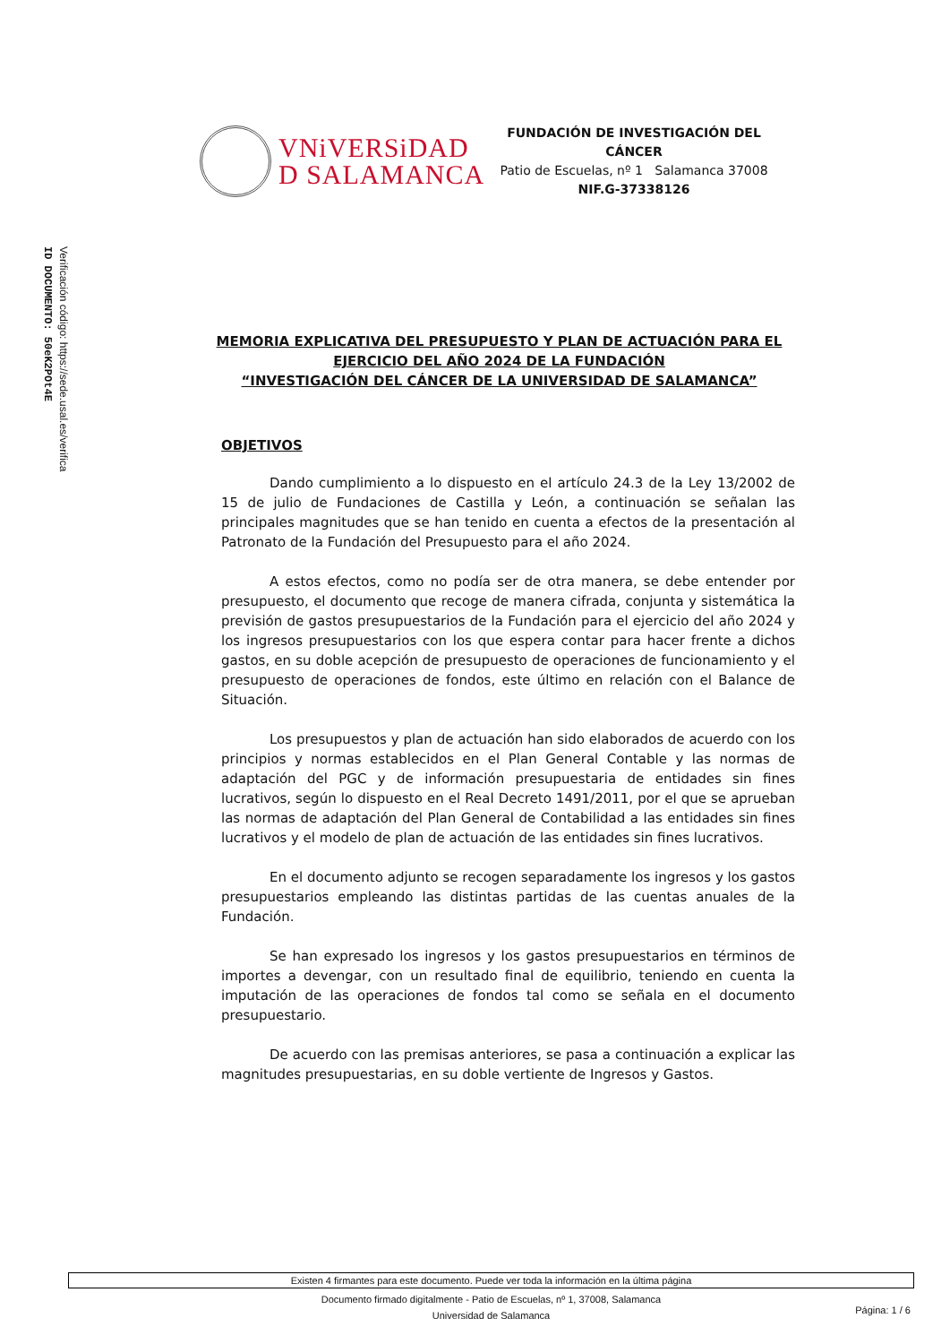ID DOCUMENTO: 50eK2POt4E
Verificación código: https://sede.usal.es/verifica
VNiVERSiDAD
D SALAMANCA
FUNDACIÓN DE INVESTIGACIÓN DEL CÁNCER
Patio de Escuelas, nº 1 Salamanca 37008
NIF.G-37338126
MEMORIA EXPLICATIVA DEL PRESUPUESTO Y PLAN DE ACTUACIÓN PARA EL EJERCICIO DEL AÑO 2024 DE LA FUNDACIÓN
“INVESTIGACIÓN DEL CÁNCER DE LA UNIVERSIDAD DE SALAMANCA”
OBJETIVOS
Dando cumplimiento a lo dispuesto en el artículo 24.3 de la Ley 13/2002 de 15 de julio de Fundaciones de Castilla y León, a continuación se señalan las principales magnitudes que se han tenido en cuenta a efectos de la presentación al Patronato de la Fundación del Presupuesto para el año 2024.
A estos efectos, como no podía ser de otra manera, se debe entender por presupuesto, el documento que recoge de manera cifrada, conjunta y sistemática la previsión de gastos presupuestarios de la Fundación para el ejercicio del año 2024 y los ingresos presupuestarios con los que espera contar para hacer frente a dichos gastos, en su doble acepción de presupuesto de operaciones de funcionamiento y el presupuesto de operaciones de fondos, este último en relación con el Balance de Situación.
Los presupuestos y plan de actuación han sido elaborados de acuerdo con los principios y normas establecidos en el Plan General Contable y las normas de adaptación del PGC y de información presupuestaria de entidades sin fines lucrativos, según lo dispuesto en el Real Decreto 1491/2011, por el que se aprueban las normas de adaptación del Plan General de Contabilidad a las entidades sin fines lucrativos y el modelo de plan de actuación de las entidades sin fines lucrativos.
En el documento adjunto se recogen separadamente los ingresos y los gastos presupuestarios empleando las distintas partidas de las cuentas anuales de la Fundación.
Se han expresado los ingresos y los gastos presupuestarios en términos de importes a devengar, con un resultado final de equilibrio, teniendo en cuenta la imputación de las operaciones de fondos tal como se señala en el documento presupuestario.
De acuerdo con las premisas anteriores, se pasa a continuación a explicar las magnitudes presupuestarias, en su doble vertiente de Ingresos y Gastos.
Existen 4 firmantes para este documento. Puede ver toda la información en la última página
Documento firmado digitalmente - Patio de Escuelas, nº 1, 37008, Salamanca
Universidad de Salamanca
Página: 1 / 6